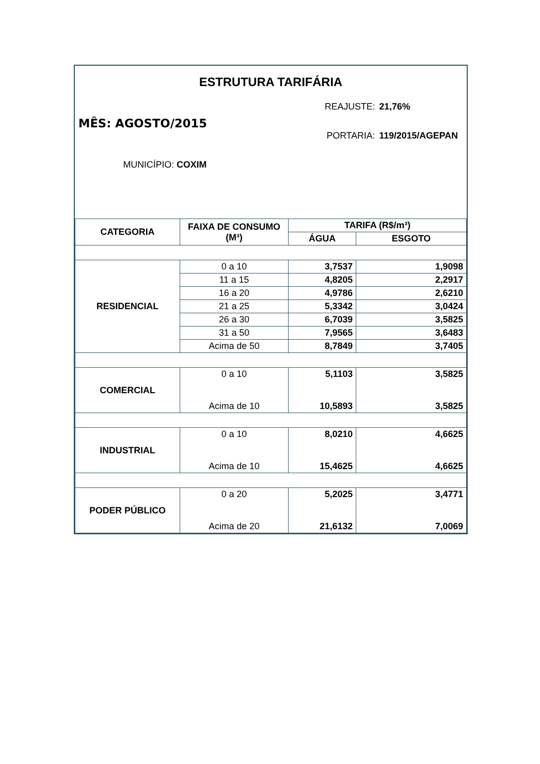ESTRUTURA TARIFÁRIA
REAJUSTE: 21,76%
PORTARIA: 119/2015/AGEPAN
MÊS: AGOSTO/2015
MUNICÍPIO: COXIM
| CATEGORIA | FAIXA DE CONSUMO (M³) | TARIFA (R$/m³) | |
| --- | --- | --- | --- |
| | | ÁGUA | ESGOTO |
| RESIDENCIAL | 0 a 10 | 3,7537 | 1,9098 |
| | 11 a 15 | 4,8205 | 2,2917 |
| | 16 a 20 | 4,9786 | 2,6210 |
| | 21 a 25 | 5,3342 | 3,0424 |
| | 26 a 30 | 6,7039 | 3,5825 |
| | 31 a 50 | 7,9565 | 3,6483 |
| | Acima de 50 | 8,7849 | 3,7405 |
| COMERCIAL | 0 a 10 Acima de 10 | 5,1103 10,5893 | 3,5825 3,5825 |
| INDUSTRIAL | 0 a 10 Acima de 10 | 8,0210 15,4625 | 4,6625 4,6625 |
| PODER PÚBLICO | 0 a 20 Acima de 20 | 5,2025 21,6132 | 3,4771 7,0069 |